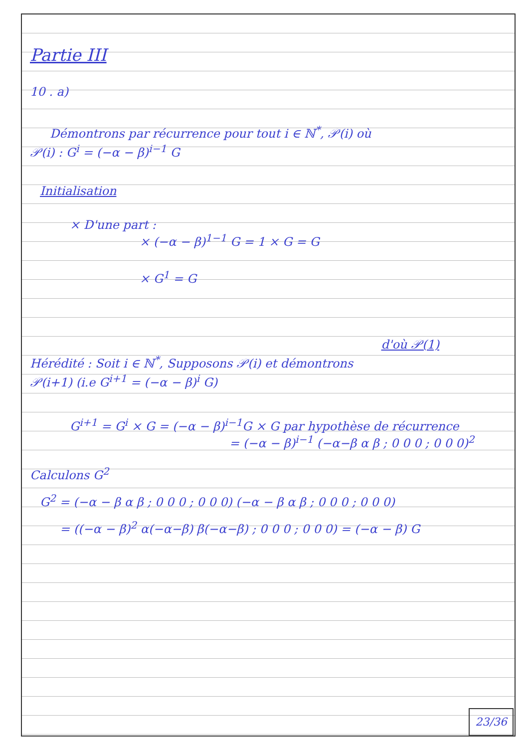Partie III
10 . a)
Démontrons par récurrence pour tout i ∈ ℕ<sup>*</sup>, 𝒫(i) où
𝒫(i) : G<sup>i</sup> = (−α − β)<sup>i−1</sup> G
Initialisation
× D'une part :
× (−α − β)<sup>1−1</sup> G = 1 × G = G
× G<sup>1</sup> = G
d'où 𝒫(1)
Hérédité : Soit i ∈ ℕ<sup>*</sup>, Supposons 𝒫(i) et démontrons
𝒫(i+1) (i.e G<sup>i+1</sup> = (−α − β)<sup>i</sup> G)
G<sup>i+1</sup> = G<sup>i</sup> × G = (−α − β)<sup>i−1</sup>G × G par hypothèse de récurrence
= (−α − β)<sup>i−1</sup> (−α−β α β ; 0 0 0 ; 0 0 0)<sup>2</sup>
Calculons G<sup>2</sup>
G<sup>2</sup> = (−α − β α β ; 0 0 0 ; 0 0 0) (−α − β α β ; 0 0 0 ; 0 0 0)
= ((−α − β)<sup>2</sup> α(−α−β) β(−α−β) ; 0 0 0 ; 0 0 0) = (−α − β) G
23/36